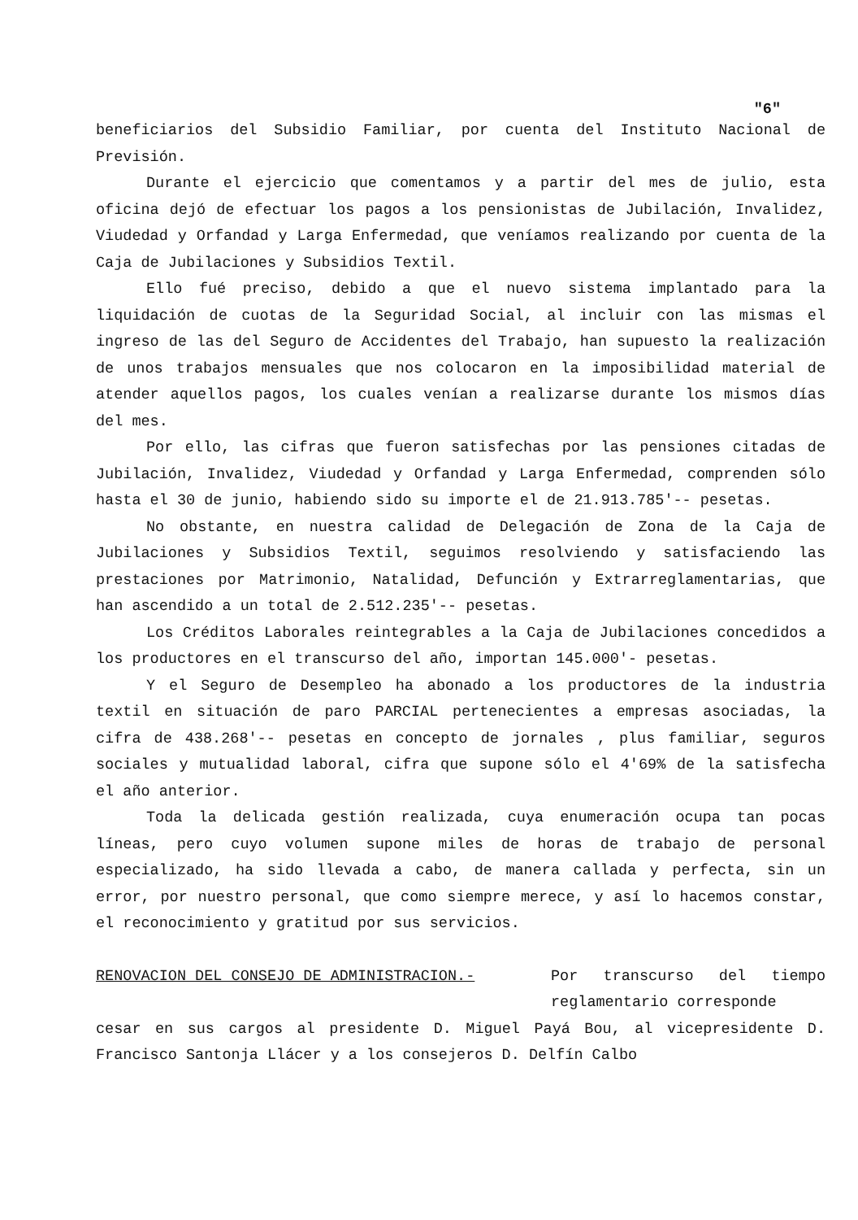"6"
beneficiarios del Subsidio Familiar, por cuenta del Instituto Nacional de Previsión.
Durante el ejercicio que comentamos y a partir del mes de julio, esta oficina dejó de efectuar los pagos a los pensionistas de Jubilación, Invalidez, Viudedad y Orfandad y Larga Enfermedad, que veníamos realizando por cuenta de la Caja de Jubilaciones y Subsidios Textil.
Ello fué preciso, debido a que el nuevo sistema implantado para la liquidación de cuotas de la Seguridad Social, al incluir con las mismas el ingreso de las del Seguro de Accidentes del Trabajo, han supuesto la realización de unos trabajos mensuales que nos colocaron en la imposibilidad material de atender aquellos pagos, los cuales venían a realizarse durante los mismos días del mes.
Por ello, las cifras que fueron satisfechas por las pensiones citadas de Jubilación, Invalidez, Viudedad y Orfandad y Larga Enfermedad, comprenden sólo hasta el 30 de junio, habiendo sido su importe el de 21.913.785'-- pesetas.
No obstante, en nuestra calidad de Delegación de Zona de la Caja de Jubilaciones y Subsidios Textil, seguimos resolviendo y satisfaciendo las prestaciones por Matrimonio, Natalidad, Defunción y Extrarreglamentarias, que han ascendido a un total de 2.512.235'-- pesetas.
Los Créditos Laborales reintegrables a la Caja de Jubilaciones concedidos a los productores en el transcurso del año, importan 145.000'- pesetas.
Y el Seguro de Desempleo ha abonado a los productores de la industria textil en situación de paro PARCIAL pertenecientes a empresas asociadas, la cifra de 438.268'-- pesetas en concepto de jornales , plus familiar, seguros sociales y mutualidad laboral, cifra que supone sólo el 4'69% de la satisfecha el año anterior.
Toda la delicada gestión realizada, cuya enumeración ocupa tan pocas líneas, pero cuyo volumen supone miles de horas de trabajo de personal especializado, ha sido llevada a cabo, de manera callada y perfecta, sin un error, por nuestro personal, que como siempre merece, y así lo hacemos constar, el reconocimiento y gratitud por sus servicios.
RENOVACION DEL CONSEJO DE ADMINISTRACION.- Por transcurso del tiempo reglamentario corresponde
cesar en sus cargos al presidente D. Miguel Payá Bou, al vicepresidente D. Francisco Santonja Llácer y a los consejeros D. Delfín Calbo